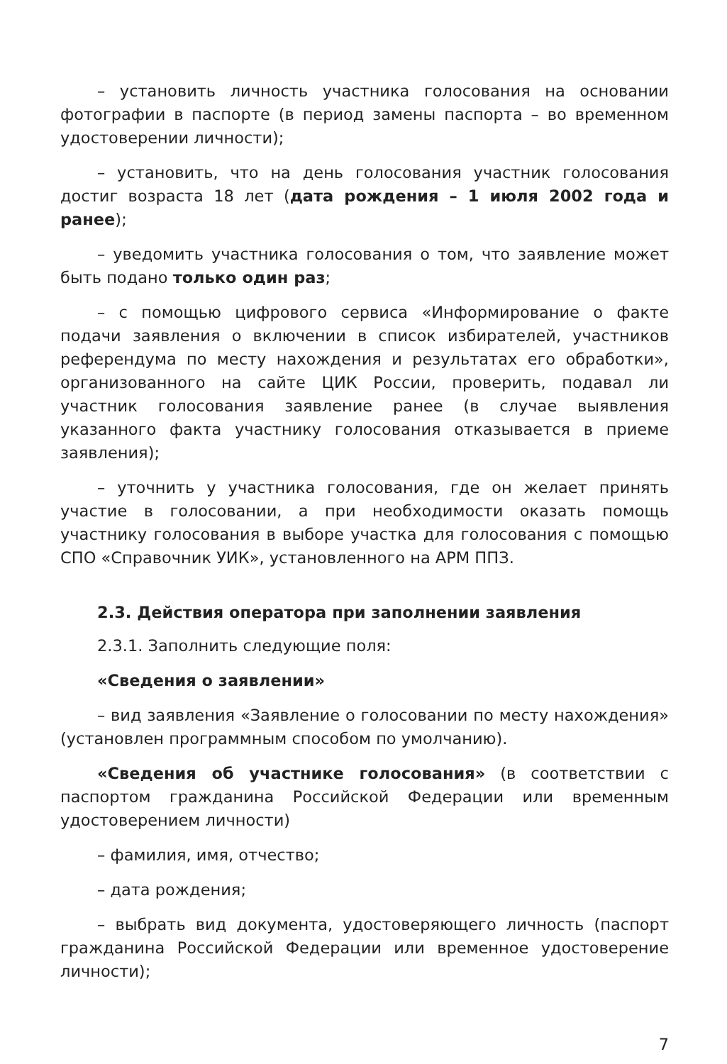– установить личность участника голосования на основании фотографии в паспорте (в период замены паспорта – во временном удостоверении личности);
– установить, что на день голосования участник голосования достиг возраста 18 лет (дата рождения – 1 июля 2002 года и ранее);
– уведомить участника голосования о том, что заявление может быть подано только один раз;
– с помощью цифрового сервиса «Информирование о факте подачи заявления о включении в список избирателей, участников референдума по месту нахождения и результатах его обработки», организованного на сайте ЦИК России, проверить, подавал ли участник голосования заявление ранее (в случае выявления указанного факта участнику голосования отказывается в приеме заявления);
– уточнить у участника голосования, где он желает принять участие в голосовании, а при необходимости оказать помощь участнику голосования в выборе участка для голосования с помощью СПО «Справочник УИК», установленного на АРМ ППЗ.
2.3. Действия оператора при заполнении заявления
2.3.1. Заполнить следующие поля:
«Сведения о заявлении»
– вид заявления «Заявление о голосовании по месту нахождения» (установлен программным способом по умолчанию).
«Сведения об участнике голосования» (в соответствии с паспортом гражданина Российской Федерации или временным удостоверением личности)
– фамилия, имя, отчество;
– дата рождения;
– выбрать вид документа, удостоверяющего личность (паспорт гражданина Российской Федерации или временное удостоверение личности);
7